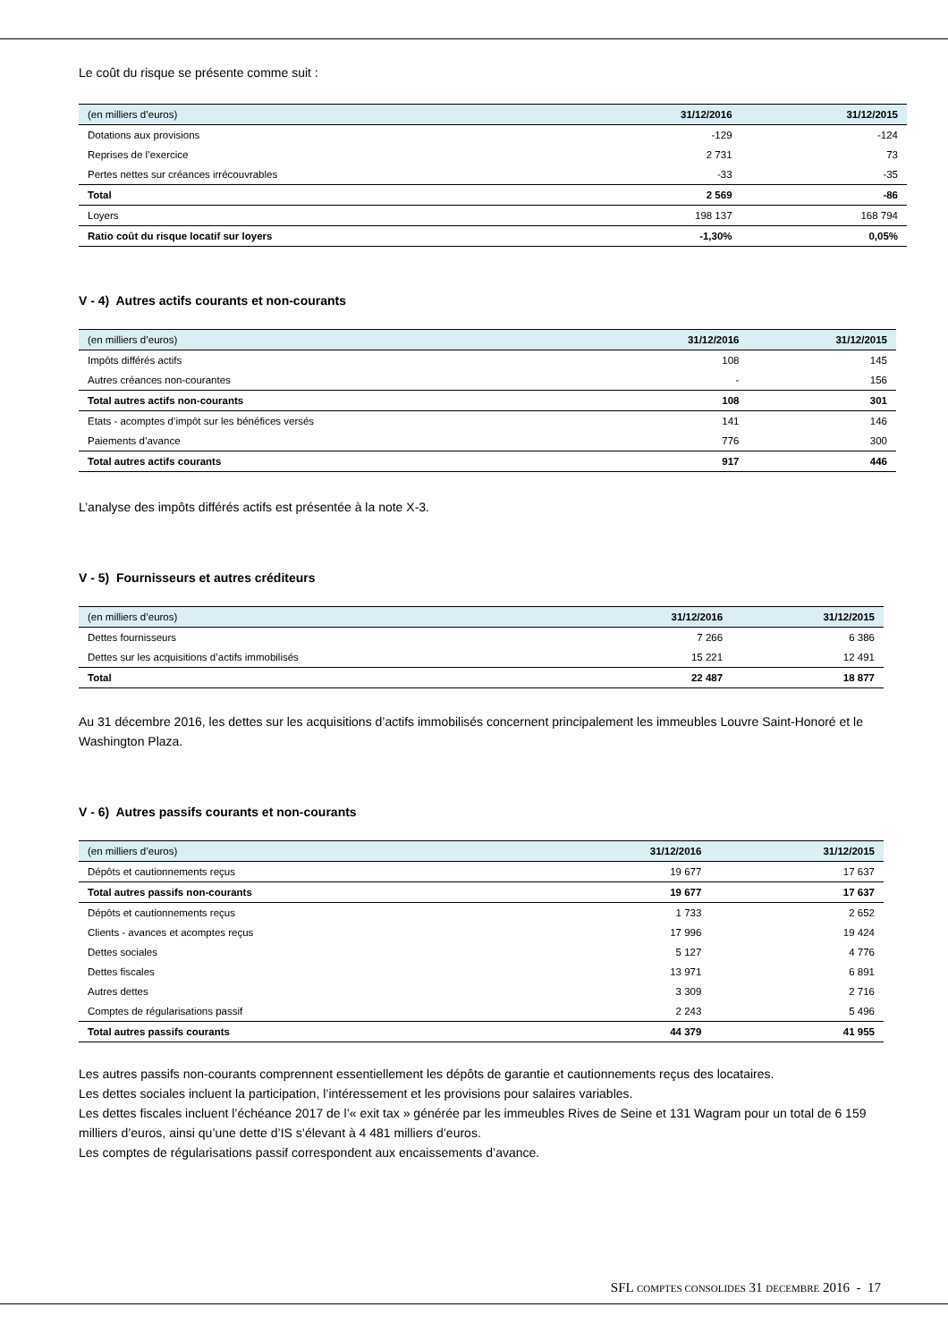Le coût du risque se présente comme suit :
| (en milliers d’euros) | 31/12/2016 | 31/12/2015 |
| --- | --- | --- |
| Dotations aux provisions | -129 | -124 |
| Reprises de l’exercice | 2 731 | 73 |
| Pertes nettes sur créances irrécouvrables | -33 | -35 |
| Total | 2 569 | -86 |
| Loyers | 198 137 | 168 794 |
| Ratio coût du risque locatif sur loyers | -1,30% | 0,05% |
V - 4) Autres actifs courants et non-courants
| (en milliers d’euros) | 31/12/2016 | 31/12/2015 |
| --- | --- | --- |
| Impôts différés actifs | 108 | 145 |
| Autres créances non-courantes | - | 156 |
| Total autres actifs non-courants | 108 | 301 |
| Etats - acomptes d’impôt sur les bénéfices versés | 141 | 146 |
| Paiements d’avance | 776 | 300 |
| Total autres actifs courants | 917 | 446 |
L’analyse des impôts différés actifs est présentée à la note X-3.
V - 5) Fournisseurs et autres créditeurs
| (en milliers d’euros) | 31/12/2016 | 31/12/2015 |
| --- | --- | --- |
| Dettes fournisseurs | 7 266 | 6 386 |
| Dettes sur les acquisitions d’actifs immobilisés | 15 221 | 12 491 |
| Total | 22 487 | 18 877 |
Au 31 décembre 2016, les dettes sur les acquisitions d’actifs immobilisés concernent principalement les immeubles Louvre Saint-Honoré et le Washington Plaza.
V - 6) Autres passifs courants et non-courants
| (en milliers d’euros) | 31/12/2016 | 31/12/2015 |
| --- | --- | --- |
| Dépôts et cautionnements reçus | 19 677 | 17 637 |
| Total autres passifs non-courants | 19 677 | 17 637 |
| Dépôts et cautionnements reçus | 1 733 | 2 652 |
| Clients - avances et acomptes reçus | 17 996 | 19 424 |
| Dettes sociales | 5 127 | 4 776 |
| Dettes fiscales | 13 971 | 6 891 |
| Autres dettes | 3 309 | 2 716 |
| Comptes de régularisations passif | 2 243 | 5 496 |
| Total autres passifs courants | 44 379 | 41 955 |
Les autres passifs non-courants comprennent essentiellement les dépôts de garantie et cautionnements reçus des locataires.
Les dettes sociales incluent la participation, l’intéressement et les provisions pour salaires variables.
Les dettes fiscales incluent l’échéance 2017 de l’« exit tax » générée par les immeubles Rives de Seine et 131 Wagram pour un total de 6 159 milliers d’euros, ainsi qu’une dette d’IS s’élevant à 4 481 milliers d’euros.
Les comptes de régularisations passif correspondent aux encaissements d’avance.
SFL COMPTES CONSOLIDES 31 DECEMBRE 2016 - 17